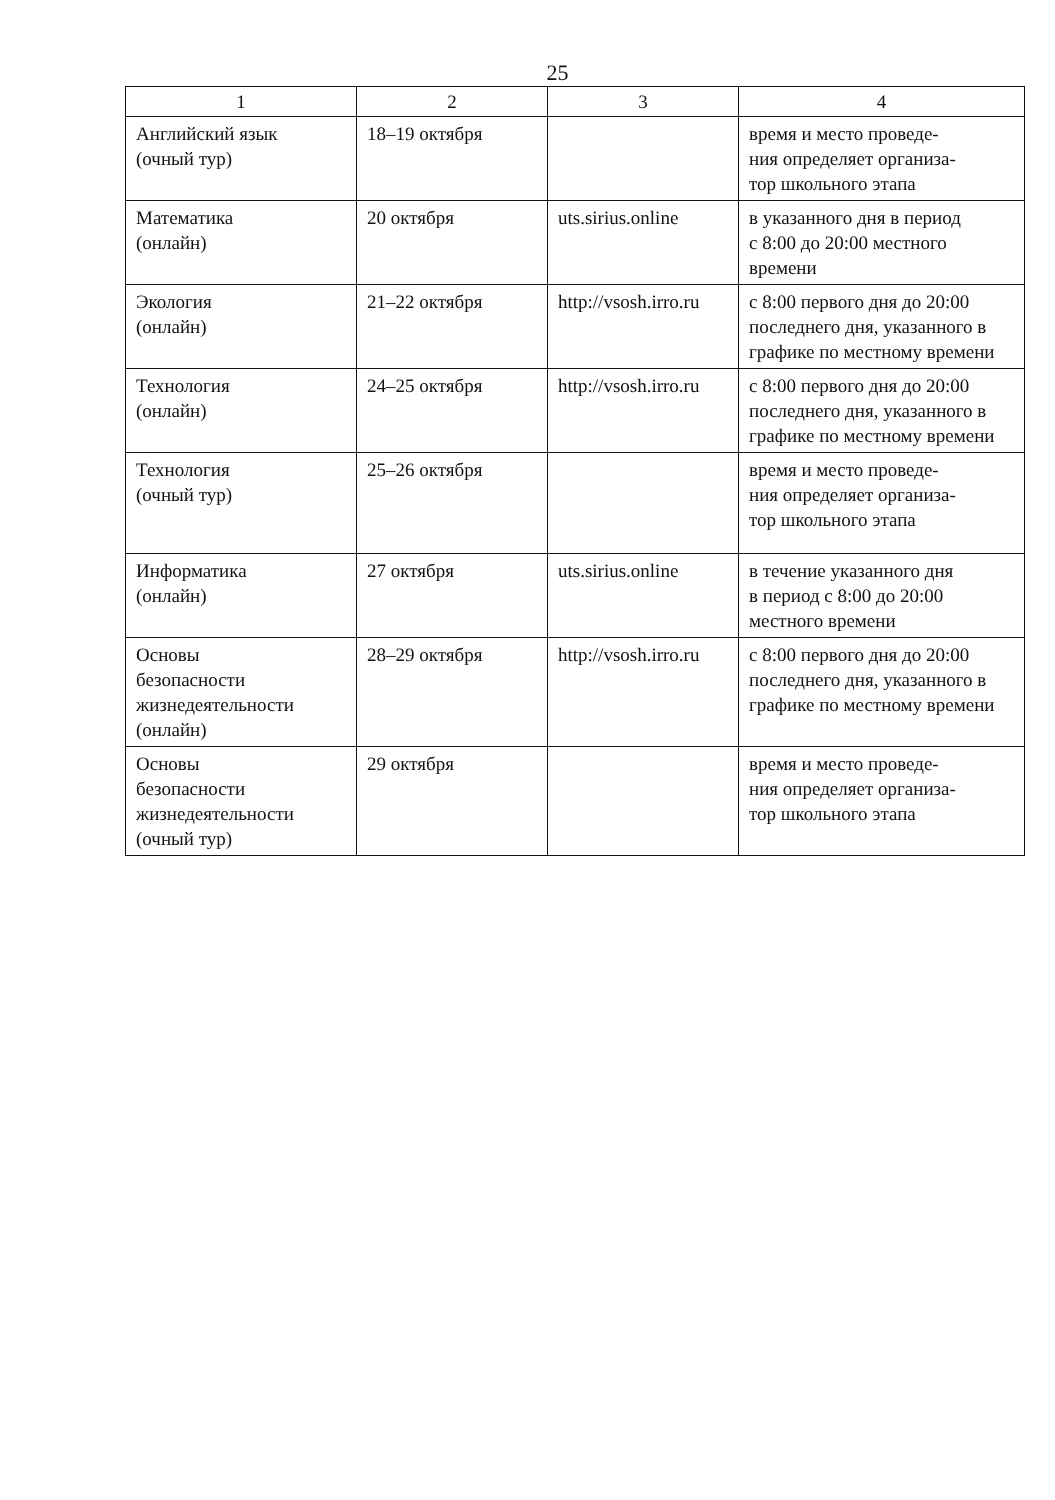25
| 1 | 2 | 3 | 4 |
| --- | --- | --- | --- |
| Английский язык (очный тур) | 18–19 октября | | время и место проведе- ния определяет организа- тор школьного этапа |
| Математика (онлайн) | 20 октября | uts.sirius.online | в указанного дня в период с 8:00 до 20:00 местного времени |
| Экология (онлайн) | 21–22 октября | http://vsosh.irro.ru | с 8:00 первого дня до 20:00 последнего дня, указанного в графике по местному времени |
| Технология (онлайн) | 24–25 октября | http://vsosh.irro.ru | с 8:00 первого дня до 20:00 последнего дня, указанного в графике по местному времени |
| Технология (очный тур) | 25–26 октября | | время и место проведе- ния определяет организа- тор школьного этапа |
| Информатика (онлайн) | 27 октября | uts.sirius.online | в течение указанного дня в период с 8:00 до 20:00 местного времени |
| Основы безопасности жизнедеятельности (онлайн) | 28–29 октября | http://vsosh.irro.ru | с 8:00 первого дня до 20:00 последнего дня, указанного в графике по местному времени |
| Основы безопасности жизнедеятельности (очный тур) | 29 октября | | время и место проведе- ния определяет организа- тор школьного этапа |